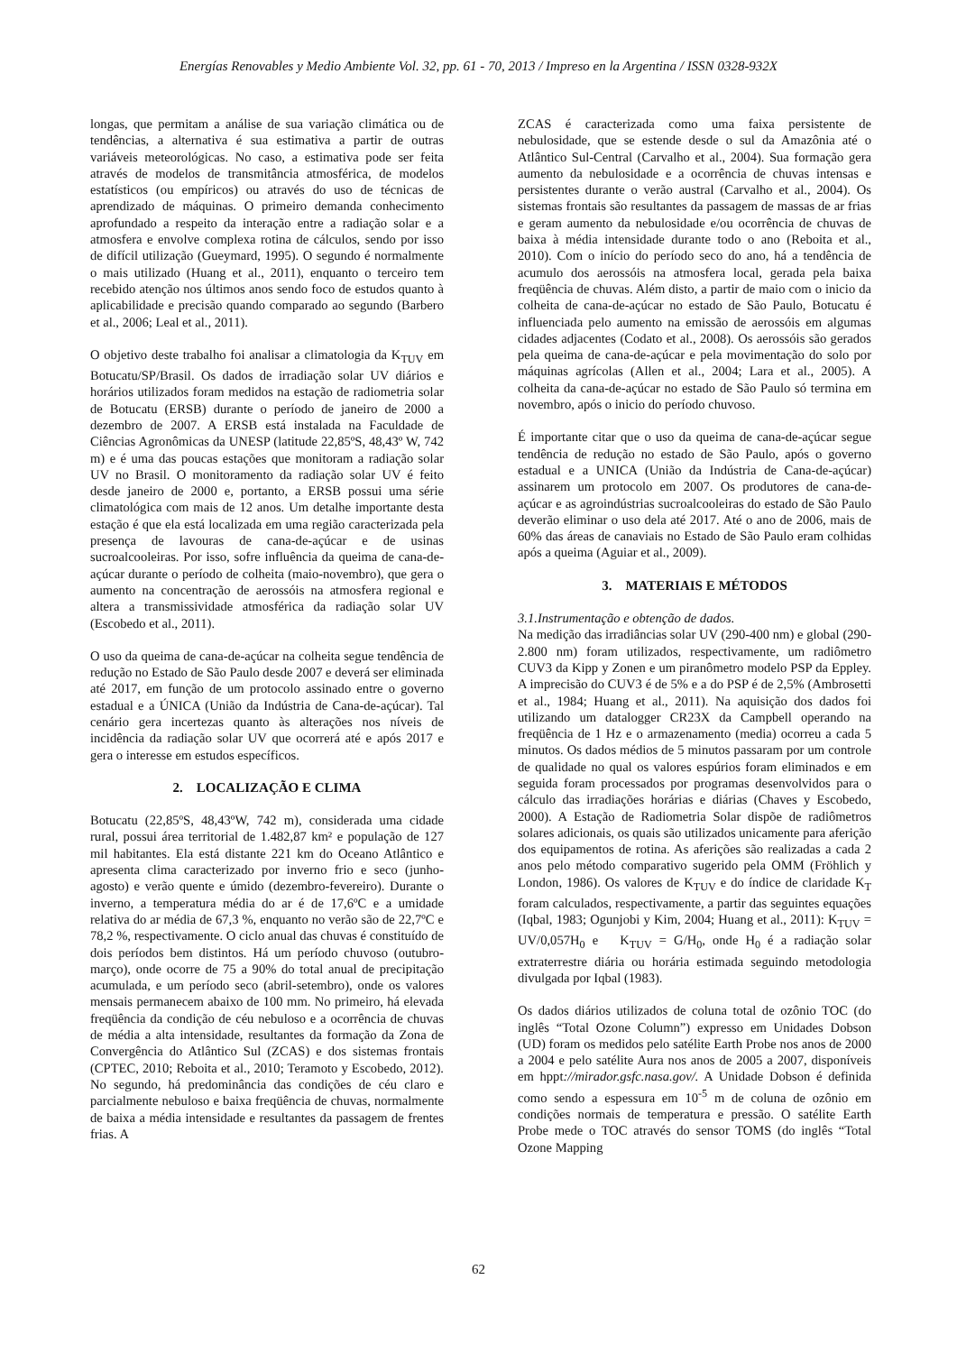Energías Renovables y Medio Ambiente Vol. 32, pp. 61 - 70, 2013 / Impreso en la Argentina / ISSN 0328-932X
longas, que permitam a análise de sua variação climática ou de tendências, a alternativa é sua estimativa a partir de outras variáveis meteorológicas. No caso, a estimativa pode ser feita através de modelos de transmitância atmosférica, de modelos estatísticos (ou empíricos) ou através do uso de técnicas de aprendizado de máquinas. O primeiro demanda conhecimento aprofundado a respeito da interação entre a radiação solar e a atmosfera e envolve complexa rotina de cálculos, sendo por isso de difícil utilização (Gueymard, 1995). O segundo é normalmente o mais utilizado (Huang et al., 2011), enquanto o terceiro tem recebido atenção nos últimos anos sendo foco de estudos quanto à aplicabilidade e precisão quando comparado ao segundo (Barbero et al., 2006; Leal et al., 2011).
O objetivo deste trabalho foi analisar a climatologia da K<sub>TUV</sub> em Botucatu/SP/Brasil. Os dados de irradiação solar UV diários e horários utilizados foram medidos na estação de radiometria solar de Botucatu (ERSB) durante o período de janeiro de 2000 a dezembro de 2007. A ERSB está instalada na Faculdade de Ciências Agronômicas da UNESP (latitude 22,85ºS, 48,43º W, 742 m) e é uma das poucas estações que monitoram a radiação solar UV no Brasil. O monitoramento da radiação solar UV é feito desde janeiro de 2000 e, portanto, a ERSB possui uma série climatológica com mais de 12 anos. Um detalhe importante desta estação é que ela está localizada em uma região caracterizada pela presença de lavouras de cana-de-açúcar e de usinas sucroalcooleiras. Por isso, sofre influência da queima de cana-de-açúcar durante o período de colheita (maio-novembro), que gera o aumento na concentração de aerossóis na atmosfera regional e altera a transmissividade atmosférica da radiação solar UV (Escobedo et al., 2011).
O uso da queima de cana-de-açúcar na colheita segue tendência de redução no Estado de São Paulo desde 2007 e deverá ser eliminada até 2017, em função de um protocolo assinado entre o governo estadual e a ÚNICA (União da Indústria de Cana-de-açúcar). Tal cenário gera incertezas quanto às alterações nos níveis de incidência da radiação solar UV que ocorrerá até e após 2017 e gera o interesse em estudos específicos.
2. LOCALIZAÇÃO E CLIMA
Botucatu (22,85ºS, 48,43ºW, 742 m), considerada uma cidade rural, possui área territorial de 1.482,87 km² e população de 127 mil habitantes. Ela está distante 221 km do Oceano Atlântico e apresenta clima caracterizado por inverno frio e seco (junho-agosto) e verão quente e úmido (dezembro-fevereiro). Durante o inverno, a temperatura média do ar é de 17,6ºC e a umidade relativa do ar média de 67,3 %, enquanto no verão são de 22,7ºC e 78,2 %, respectivamente. O ciclo anual das chuvas é constituído de dois períodos bem distintos. Há um período chuvoso (outubro-março), onde ocorre de 75 a 90% do total anual de precipitação acumulada, e um período seco (abril-setembro), onde os valores mensais permanecem abaixo de 100 mm. No primeiro, há elevada freqüência da condição de céu nebuloso e a ocorrência de chuvas de média a alta intensidade, resultantes da formação da Zona de Convergência do Atlântico Sul (ZCAS) e dos sistemas frontais (CPTEC, 2010; Reboita et al., 2010; Teramoto y Escobedo, 2012). No segundo, há predominância das condições de céu claro e parcialmente nebuloso e baixa freqüência de chuvas, normalmente de baixa a média intensidade e resultantes da passagem de frentes frias. A
ZCAS é caracterizada como uma faixa persistente de nebulosidade, que se estende desde o sul da Amazônia até o Atlântico Sul-Central (Carvalho et al., 2004). Sua formação gera aumento da nebulosidade e a ocorrência de chuvas intensas e persistentes durante o verão austral (Carvalho et al., 2004). Os sistemas frontais são resultantes da passagem de massas de ar frias e geram aumento da nebulosidade e/ou ocorrência de chuvas de baixa à média intensidade durante todo o ano (Reboita et al., 2010). Com o início do período seco do ano, há a tendência de acumulo dos aerossóis na atmosfera local, gerada pela baixa freqüência de chuvas. Além disto, a partir de maio com o inicio da colheita de cana-de-açúcar no estado de São Paulo, Botucatu é influenciada pelo aumento na emissão de aerossóis em algumas cidades adjacentes (Codato et al., 2008). Os aerossóis são gerados pela queima de cana-de-açúcar e pela movimentação do solo por máquinas agrícolas (Allen et al., 2004; Lara et al., 2005). A colheita da cana-de-açúcar no estado de São Paulo só termina em novembro, após o inicio do período chuvoso.
É importante citar que o uso da queima de cana-de-açúcar segue tendência de redução no estado de São Paulo, após o governo estadual e a UNICA (União da Indústria de Cana-de-açúcar) assinarem um protocolo em 2007. Os produtores de cana-de-açúcar e as agroindústrias sucroalcooleiras do estado de São Paulo deverão eliminar o uso dela até 2017. Até o ano de 2006, mais de 60% das áreas de canaviais no Estado de São Paulo eram colhidas após a queima (Aguiar et al., 2009).
3. MATERIAIS E MÉTODOS
3.1.Instrumentação e obtenção de dados.
Na medição das irradiâncias solar UV (290-400 nm) e global (290-2.800 nm) foram utilizados, respectivamente, um radiômetro CUV3 da Kipp y Zonen e um piranômetro modelo PSP da Eppley. A imprecisão do CUV3 é de 5% e a do PSP é de 2,5% (Ambrosetti et al., 1984; Huang et al., 2011). Na aquisição dos dados foi utilizando um datalogger CR23X da Campbell operando na freqüência de 1 Hz e o armazenamento (media) ocorreu a cada 5 minutos. Os dados médios de 5 minutos passaram por um controle de qualidade no qual os valores espúrios foram eliminados e em seguida foram processados por programas desenvolvidos para o cálculo das irradiações horárias e diárias (Chaves y Escobedo, 2000). A Estação de Radiometria Solar dispõe de radiômetros solares adicionais, os quais são utilizados unicamente para aferição dos equipamentos de rotina. As aferições são realizadas a cada 2 anos pelo método comparativo sugerido pela OMM (Fröhlich y London, 1986). Os valores de K<sub>TUV</sub> e do índice de claridade K<sub>T</sub> foram calculados, respectivamente, a partir das seguintes equações (Iqbal, 1983; Ogunjobi y Kim, 2004; Huang et al., 2011): K<sub>TUV</sub> = UV/0,057H<sub>0</sub> e K<sub>TUV</sub> = G/H<sub>0</sub>, onde H<sub>0</sub> é a radiação solar extraterrestre diária ou horária estimada seguindo metodologia divulgada por Iqbal (1983).
Os dados diários utilizados de coluna total de ozônio TOC (do inglês “Total Ozone Column”) expresso em Unidades Dobson (UD) foram os medidos pelo satélite Earth Probe nos anos de 2000 a 2004 e pelo satélite Aura nos anos de 2005 a 2007, disponíveis em hppt://mirador.gsfc.nasa.gov/. A Unidade Dobson é definida como sendo a espessura em 10<sup>-5</sup> m de coluna de ozônio em condições normais de temperatura e pressão. O satélite Earth Probe mede o TOC através do sensor TOMS (do inglês “Total Ozone Mapping
62